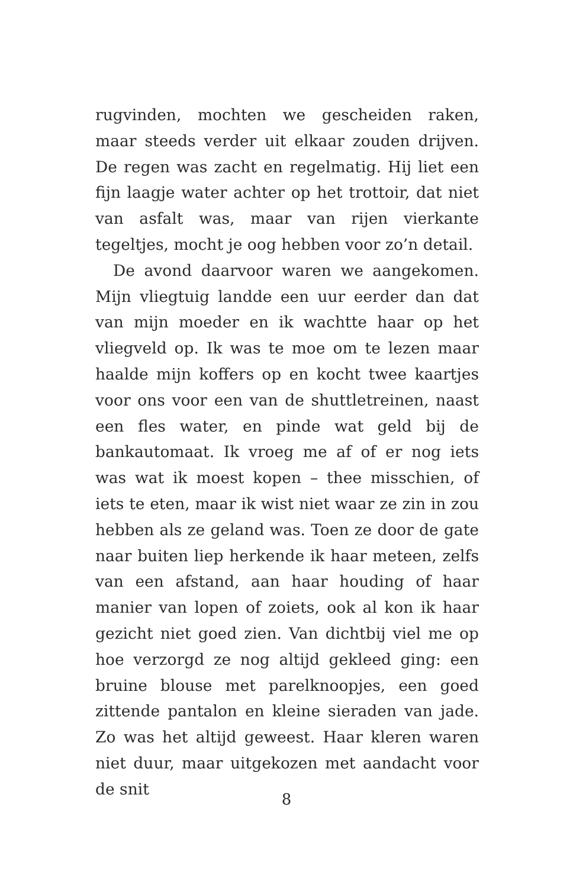rugvinden, mochten we gescheiden raken, maar steeds verder uit elkaar zouden drijven. De regen was zacht en regelmatig. Hij liet een fijn laagje water achter op het trottoir, dat niet van asfalt was, maar van rijen vierkante tegeltjes, mocht je oog hebben voor zo’n detail.
De avond daarvoor waren we aangekomen. Mijn vliegtuig landde een uur eerder dan dat van mijn moeder en ik wachtte haar op het vliegveld op. Ik was te moe om te lezen maar haalde mijn koffers op en kocht twee kaartjes voor ons voor een van de shuttletreinen, naast een fles water, en pinde wat geld bij de bankautomaat. Ik vroeg me af of er nog iets was wat ik moest kopen – thee misschien, of iets te eten, maar ik wist niet waar ze zin in zou hebben als ze geland was. Toen ze door de gate naar buiten liep herkende ik haar meteen, zelfs van een afstand, aan haar houding of haar manier van lopen of zoiets, ook al kon ik haar gezicht niet goed zien. Van dichtbij viel me op hoe verzorgd ze nog altijd gekleed ging: een bruine blouse met parelknoopjes, een goed zittende pantalon en kleine sieraden van jade. Zo was het altijd geweest. Haar kleren waren niet duur, maar uitgekozen met aandacht voor de snit
8